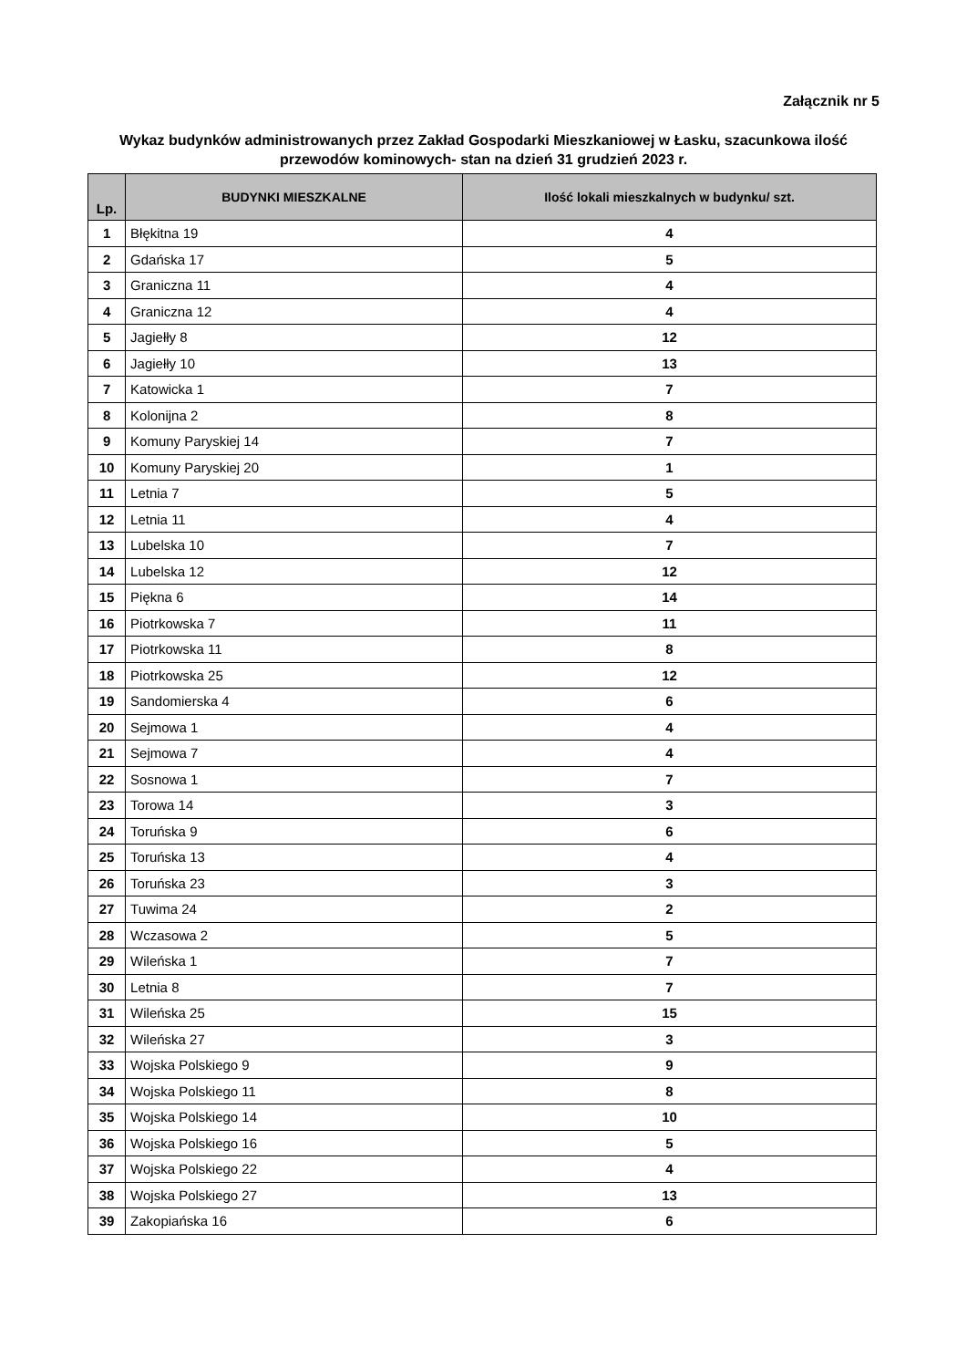Załącznik nr 5
Wykaz budynków administrowanych przez Zakład Gospodarki Mieszkaniowej w Łasku, szacunkowa ilość przewodów kominowych- stan na dzień 31 grudzień 2023 r.
| Lp. | BUDYNKI MIESZKALNE | Ilość lokali mieszkalnych w budynku/ szt. |
| --- | --- | --- |
| 1 | Błękitna 19 | 4 |
| 2 | Gdańska 17 | 5 |
| 3 | Graniczna 11 | 4 |
| 4 | Graniczna 12 | 4 |
| 5 | Jagiełły 8 | 12 |
| 6 | Jagiełły 10 | 13 |
| 7 | Katowicka 1 | 7 |
| 8 | Kolonijna 2 | 8 |
| 9 | Komuny Paryskiej 14 | 7 |
| 10 | Komuny Paryskiej 20 | 1 |
| 11 | Letnia 7 | 5 |
| 12 | Letnia 11 | 4 |
| 13 | Lubelska 10 | 7 |
| 14 | Lubelska 12 | 12 |
| 15 | Piękna 6 | 14 |
| 16 | Piotrkowska 7 | 11 |
| 17 | Piotrkowska 11 | 8 |
| 18 | Piotrkowska 25 | 12 |
| 19 | Sandomierska 4 | 6 |
| 20 | Sejmowa 1 | 4 |
| 21 | Sejmowa 7 | 4 |
| 22 | Sosnowa 1 | 7 |
| 23 | Torowa 14 | 3 |
| 24 | Toruńska 9 | 6 |
| 25 | Toruńska 13 | 4 |
| 26 | Toruńska 23 | 3 |
| 27 | Tuwima 24 | 2 |
| 28 | Wczasowa 2 | 5 |
| 29 | Wileńska 1 | 7 |
| 30 | Letnia 8 | 7 |
| 31 | Wileńska 25 | 15 |
| 32 | Wileńska 27 | 3 |
| 33 | Wojska Polskiego 9 | 9 |
| 34 | Wojska Polskiego 11 | 8 |
| 35 | Wojska Polskiego 14 | 10 |
| 36 | Wojska Polskiego 16 | 5 |
| 37 | Wojska Polskiego 22 | 4 |
| 38 | Wojska Polskiego 27 | 13 |
| 39 | Zakopiańska 16 | 6 |